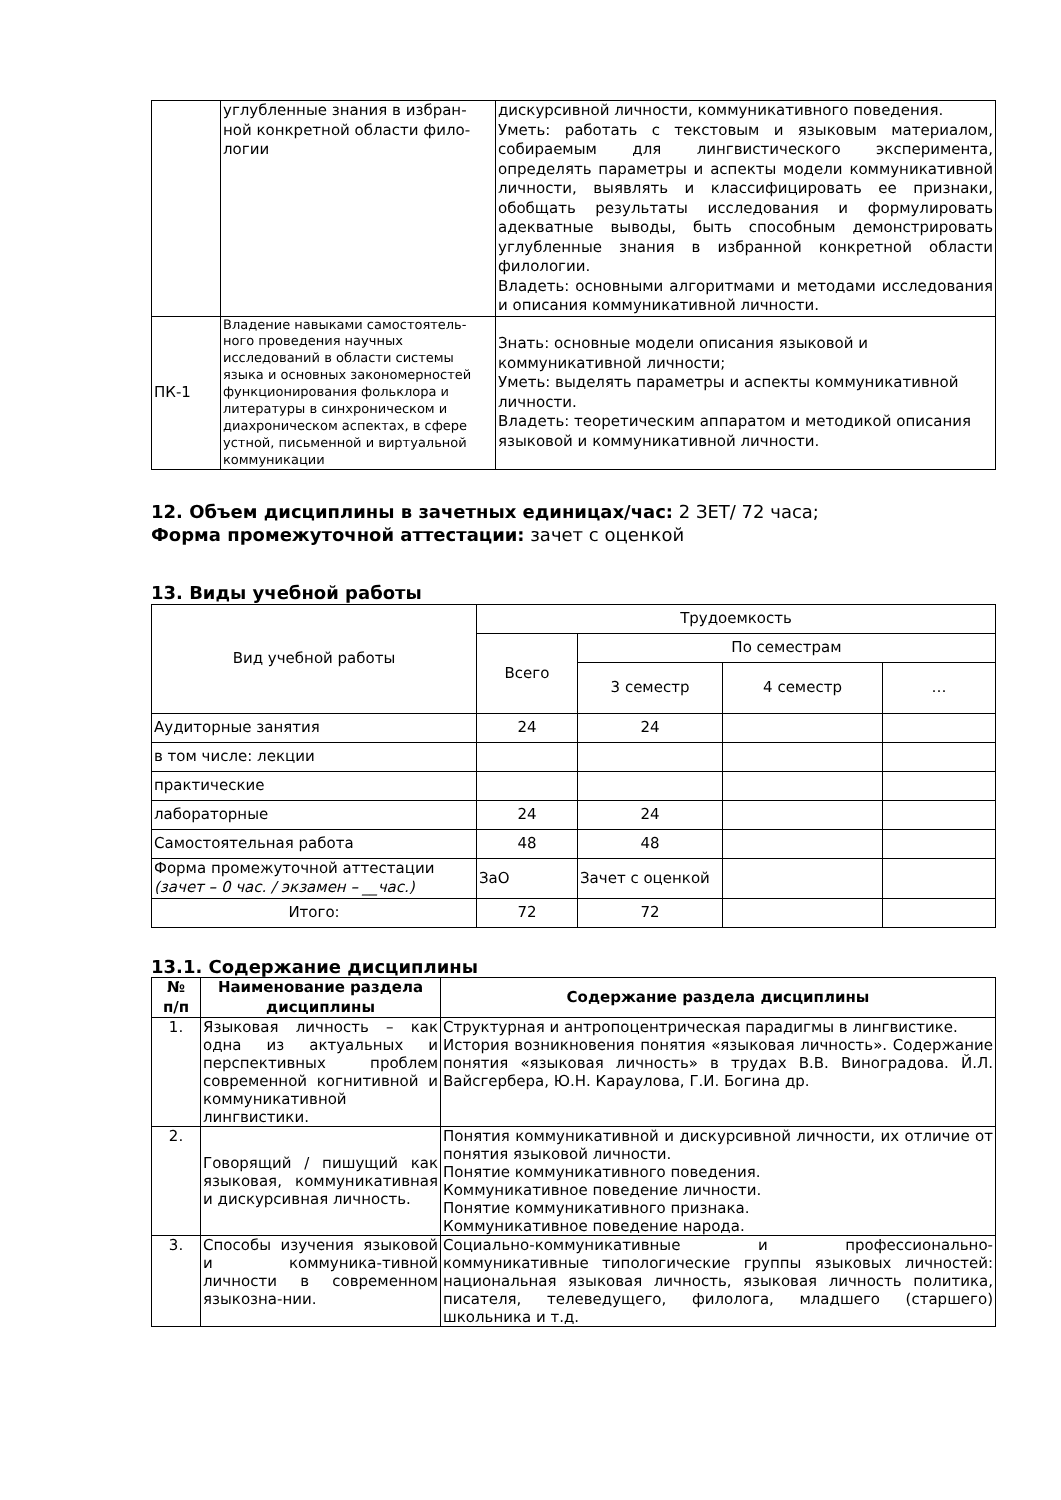| | углубленные знания в избран-ной конкретной области фило-логии | дискурсивной личности, коммуникативного поведения. Уметь: работать с текстовым и языковым материалом, собираемым для лингвистического эксперимента, определять параметры и аспекты модели коммуникативной личности, выявлять и классифицировать ее признаки, обобщать результаты исследования и формулировать адекватные выводы, быть способным демонстрировать углубленные знания в избранной конкретной области филологии. Владеть: основными алгоритмами и методами исследования и описания коммуникативной личности. |
| ПК-1 | Владение навыками самостоятель-ного проведения научных исследований в области системы языка и основных закономерностей функционирования фольклора и литературы в синхроническом и диахроническом аспектах, в сфере устной, письменной и виртуальной коммуникации | Знать: основные модели описания языковой и коммуникативной личности; Уметь: выделять параметры и аспекты коммуникативной личности. Владеть: теоретическим аппаратом и методикой описания языковой и коммуникативной личности. |
12. Объем дисциплины в зачетных единицах/час: 2 ЗЕТ/ 72 часа;
Форма промежуточной аттестации: зачет с оценкой
13. Виды учебной работы
| Вид учебной работы | Трудоемкость | | | |
| | Всего | По семестрам | | |
| | | 3 семестр | 4 семестр | … |
| Аудиторные занятия | 24 | 24 | | |
| в том числе: лекции | | | | |
| практические | | | | |
| лабораторные | 24 | 24 | | |
| Самостоятельная работа | 48 | 48 | | |
| Форма промежуточной аттестации (зачет – 0 час. / экзамен – __час.) | ЗаО | Зачет с оценкой | | |
| Итого: | 72 | 72 | | |
13.1. Содержание дисциплины
| № п/п | Наименование раздела дисциплины | Содержание раздела дисциплины |
| --- | --- | --- |
| 1. | Языковая личность – как одна из актуальных и перспективных проблем современной когнитивной и коммуникативной лингвистики. | Структурная и антропоцентрическая парадигмы в лингвистике. История возникновения понятия «языковая личность». Содержание понятия «языковая личность» в трудах В.В. Виноградова. Й.Л. Вайсгербера, Ю.Н. Караулова, Г.И. Богина др. |
| 2. | Говорящий / пишущий как языковая, коммуникативная и дискурсивная личность. | Понятия коммуникативной и дискурсивной личности, их отличие от понятия языковой личности. Понятие коммуникативного поведения. Коммуникативное поведение личности. Понятие коммуникативного признака. Коммуникативное поведение народа. |
| 3. | Способы изучения языковой и коммуника-тивной личности в современном языкозна-нии. | Социально-коммуникативные и профессионально-коммуникативные типологические группы языковых личностей: национальная языковая личность, языковая личность политика, писателя, телеведущего, филолога, младшего (старшего) школьника и т.д. |